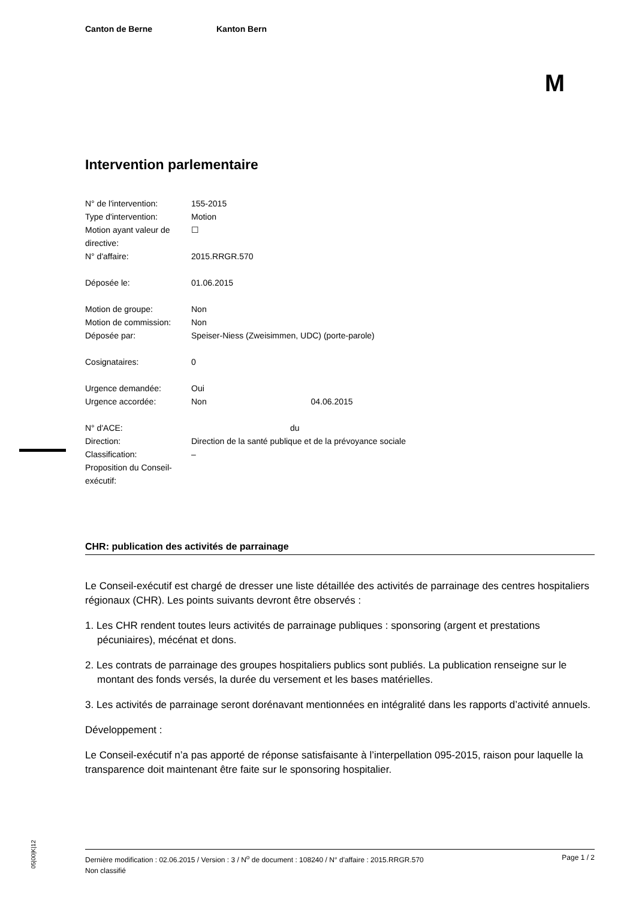Canton de Berne Kanton Bern
M
Intervention parlementaire
| N° de l'intervention: | 155-2015 |
| Type d'intervention: | Motion |
| Motion ayant valeur de directive: | ☐ |
| N° d'affaire: | 2015.RRGR.570 |
| Déposée le: | 01.06.2015 |
| Motion de groupe: | Non |
| Motion de commission: | Non |
| Déposée par: | Speiser-Niess (Zweisimmen, UDC) (porte-parole) |
| Cosignataires: | 0 |
| Urgence demandée: | Oui |
| Urgence accordée: | Non 04.06.2015 |
| N° d'ACE: | du |
| Direction: | Direction de la santé publique et de la prévoyance sociale |
| Classification: | – |
| Proposition du Conseil-exécutif: | |
CHR: publication des activités de parrainage
Le Conseil-exécutif est chargé de dresser une liste détaillée des activités de parrainage des centres hospitaliers régionaux (CHR). Les points suivants devront être observés :
1. Les CHR rendent toutes leurs activités de parrainage publiques : sponsoring (argent et prestations pécuniaires), mécénat et dons.
2. Les contrats de parrainage des groupes hospitaliers publics sont publiés. La publication renseigne sur le montant des fonds versés, la durée du versement et les bases matérielles.
3. Les activités de parrainage seront dorénavant mentionnées en intégralité dans les rapports d’activité annuels.
Développement :
Le Conseil-exécutif n’a pas apporté de réponse satisfaisante à l’interpellation 095-2015, raison pour laquelle la transparence doit maintenant être faite sur le sponsoring hospitalier.
05|00|K|12
Dernière modification : 02.06.2015 / Version : 3 / N<sup>o</sup> de document : 108240 / N° d'affaire : 2015.RRGR.570 Page 1 / 2
Non classifié